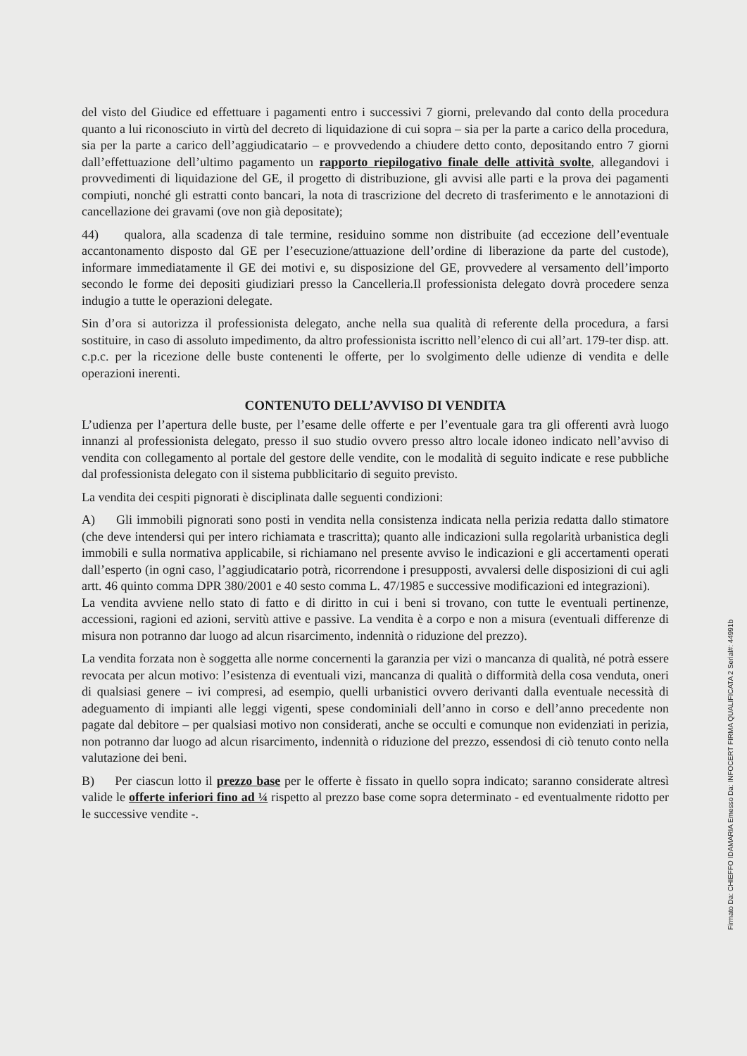del visto del Giudice ed effettuare i pagamenti entro i successivi 7 giorni, prelevando dal conto della procedura quanto a lui riconosciuto in virtù del decreto di liquidazione di cui sopra – sia per la parte a carico della procedura, sia per la parte a carico dell’aggiudicatario – e provvedendo a chiudere detto conto, depositando entro 7 giorni dall’effettuazione dell’ultimo pagamento un rapporto riepilogativo finale delle attività svolte, allegandovi i provvedimenti di liquidazione del GE, il progetto di distribuzione, gli avvisi alle parti e la prova dei pagamenti compiuti, nonché gli estratti conto bancari, la nota di trascrizione del decreto di trasferimento e le annotazioni di cancellazione dei gravami (ove non già depositate);
44) qualora, alla scadenza di tale termine, residuino somme non distribuite (ad eccezione dell’eventuale accantonamento disposto dal GE per l’esecuzione/attuazione dell’ordine di liberazione da parte del custode), informare immediatamente il GE dei motivi e, su disposizione del GE, provvedere al versamento dell’importo secondo le forme dei depositi giudiziari presso la Cancelleria.Il professionista delegato dovrà procedere senza indugio a tutte le operazioni delegate.
Sin d’ora si autorizza il professionista delegato, anche nella sua qualità di referente della procedura, a farsi sostituire, in caso di assoluto impedimento, da altro professionista iscritto nell’elenco di cui all’art. 179-ter disp. att. c.p.c. per la ricezione delle buste contenenti le offerte, per lo svolgimento delle udienze di vendita e delle operazioni inerenti.
CONTENUTO DELL’AVVISO DI VENDITA
L’udienza per l’apertura delle buste, per l’esame delle offerte e per l’eventuale gara tra gli offerenti avrà luogo innanzi al professionista delegato, presso il suo studio ovvero presso altro locale idoneo indicato nell’avviso di vendita con collegamento al portale del gestore delle vendite, con le modalità di seguito indicate e rese pubbliche dal professionista delegato con il sistema pubblicitario di seguito previsto.
La vendita dei cespiti pignorati è disciplinata dalle seguenti condizioni:
A) Gli immobili pignorati sono posti in vendita nella consistenza indicata nella perizia redatta dallo stimatore (che deve intendersi qui per intero richiamata e trascritta); quanto alle indicazioni sulla regolarità urbanistica degli immobili e sulla normativa applicabile, si richiamano nel presente avviso le indicazioni e gli accertamenti operati dall’esperto (in ogni caso, l’aggiudicatario potrà, ricorrendone i presupposti, avvalersi delle disposizioni di cui agli artt. 46 quinto comma DPR 380/2001 e 40 sesto comma L. 47/1985 e successive modificazioni ed integrazioni).
La vendita avviene nello stato di fatto e di diritto in cui i beni si trovano, con tutte le eventuali pertinenze, accessioni, ragioni ed azioni, servitù attive e passive. La vendita è a corpo e non a misura (eventuali differenze di misura non potranno dar luogo ad alcun risarcimento, indennità o riduzione del prezzo).
La vendita forzata non è soggetta alle norme concernenti la garanzia per vizi o mancanza di qualità, né potrà essere revocata per alcun motivo: l’esistenza di eventuali vizi, mancanza di qualità o difformità della cosa venduta, oneri di qualsiasi genere – ivi compresi, ad esempio, quelli urbanistici ovvero derivanti dalla eventuale necessità di adeguamento di impianti alle leggi vigenti, spese condominiali dell’anno in corso e dell’anno precedente non pagate dal debitore – per qualsiasi motivo non considerati, anche se occulti e comunque non evidenziati in perizia, non potranno dar luogo ad alcun risarcimento, indennità o riduzione del prezzo, essendosi di ciò tenuto conto nella valutazione dei beni.
B) Per ciascun lotto il prezzo base per le offerte è fissato in quello sopra indicato; saranno considerate altresì valide le offerte inferiori fino ad ¼ rispetto al prezzo base come sopra determinato - ed eventualmente ridotto per le successive vendite -.
Firmato Da: CHIEFFO IDAMARIA Emesso Da: INFOCERT FIRMA QUALIFICATA 2 Serial#: 44991b